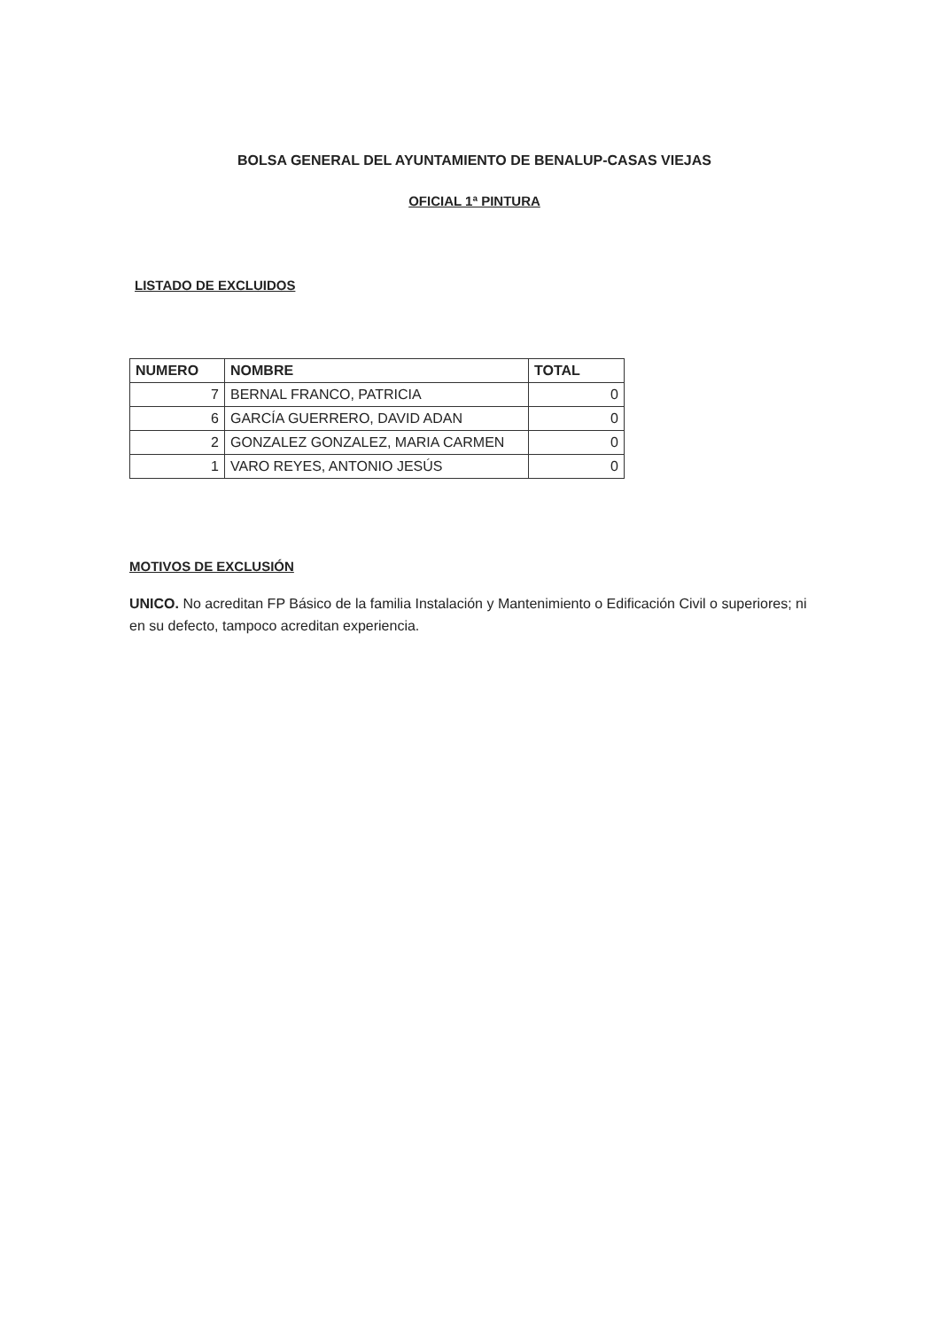BOLSA GENERAL DEL AYUNTAMIENTO DE BENALUP-CASAS VIEJAS
OFICIAL 1ª PINTURA
LISTADO DE EXCLUIDOS
| NUMERO | NOMBRE | TOTAL |
| --- | --- | --- |
| 7 | BERNAL FRANCO, PATRICIA | 0 |
| 6 | GARCÍA GUERRERO, DAVID ADAN | 0 |
| 2 | GONZALEZ GONZALEZ, MARIA CARMEN | 0 |
| 1 | VARO REYES, ANTONIO JESÚS | 0 |
MOTIVOS DE EXCLUSIÓN
UNICO. No acreditan FP Básico de la familia Instalación y Mantenimiento o Edificación Civil o superiores; ni en su defecto, tampoco acreditan experiencia.